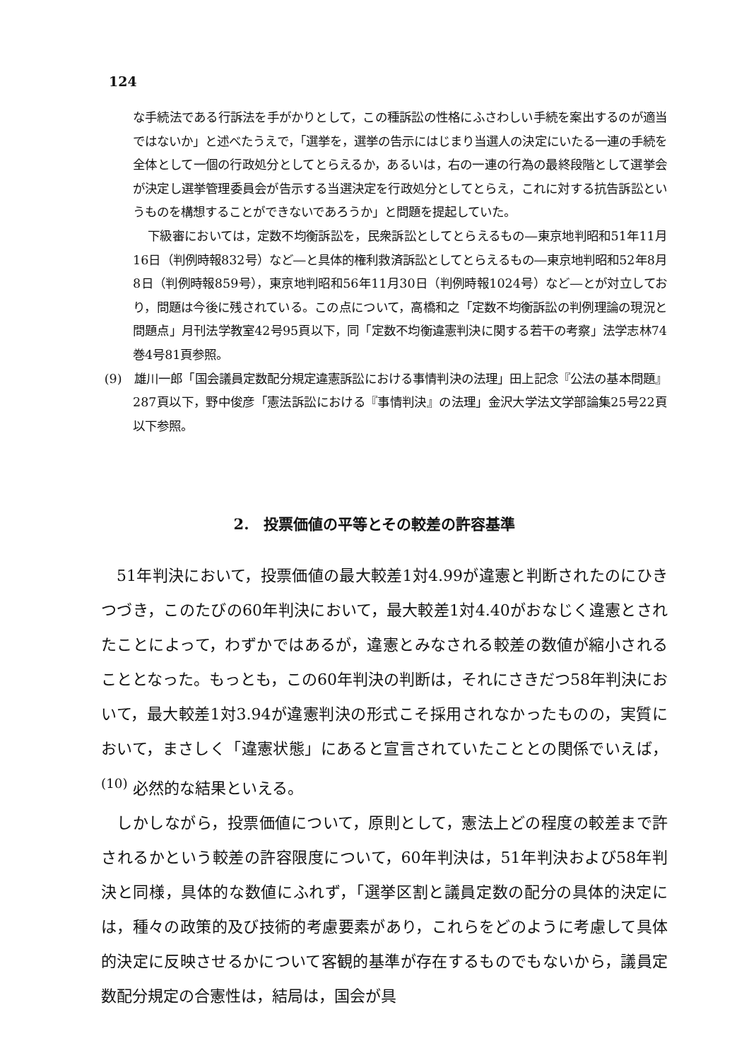124
な手続法である行訴法を手がかりとして，この種訴訟の性格にふさわしい手続を案出するのが適当ではないか」と述べたうえで，「選挙を，選挙の告示にはじまり当選人の決定にいたる一連の手続を全体として一個の行政処分としてとらえるか，あるいは，右の一連の行為の最終段階として選挙会が決定し選挙管理委員会が告示する当選決定を行政処分としてとらえ，これに対する抗告訴訟というものを構想することができないであろうか」と問題を提起していた。
下級審においては，定数不均衡訴訟を，民衆訴訟としてとらえるもの―東京地判昭和51年11月16日（判例時報832号）など―と具体的権利救済訴訟としてとらえるもの―東京地判昭和52年8月8日（判例時報859号），東京地判昭和56年11月30日（判例時報1024号）など―とが対立しており，問題は今後に残されている。この点について，高橋和之「定数不均衡訴訟の判例理論の現況と問題点」月刊法学教室42号95頁以下，同「定数不均衡違憲判決に関する若干の考察」法学志林74巻4号81頁参照。
(9)　雄川一郎「国会議員定数配分規定違憲訴訟における事情判決の法理」田上記念『公法の基本問題』287頁以下，野中俊彦「憲法訴訟における『事情判決』の法理」金沢大学法文学部論集25号22頁以下参照。
2.　投票価値の平等とその較差の許容基準
51年判決において，投票価値の最大較差1対4.99が違憲と判断されたのにひきつづき，このたびの60年判決において，最大較差1対4.40がおなじく違憲とされたことによって，わずかではあるが，違憲とみなされる較差の数値が縮小されることとなった。もっとも，この60年判決の判断は，それにさきだつ58年判決において，最大較差1対3.94が違憲判決の形式こそ採用されなかったものの，実質において，まさしく「違憲状態」にあると宣言されていたこととの関係でいえば，<sup>(10)</sup> 必然的な結果といえる。
しかしながら，投票価値について，原則として，憲法上どの程度の較差まで許されるかという較差の許容限度について，60年判決は，51年判決および58年判決と同様，具体的な数値にふれず，「選挙区割と議員定数の配分の具体的決定には，種々の政策的及び技術的考慮要素があり，これらをどのように考慮して具体的決定に反映させるかについて客観的基準が存在するものでもないから，議員定数配分規定の合憲性は，結局は，国会が具